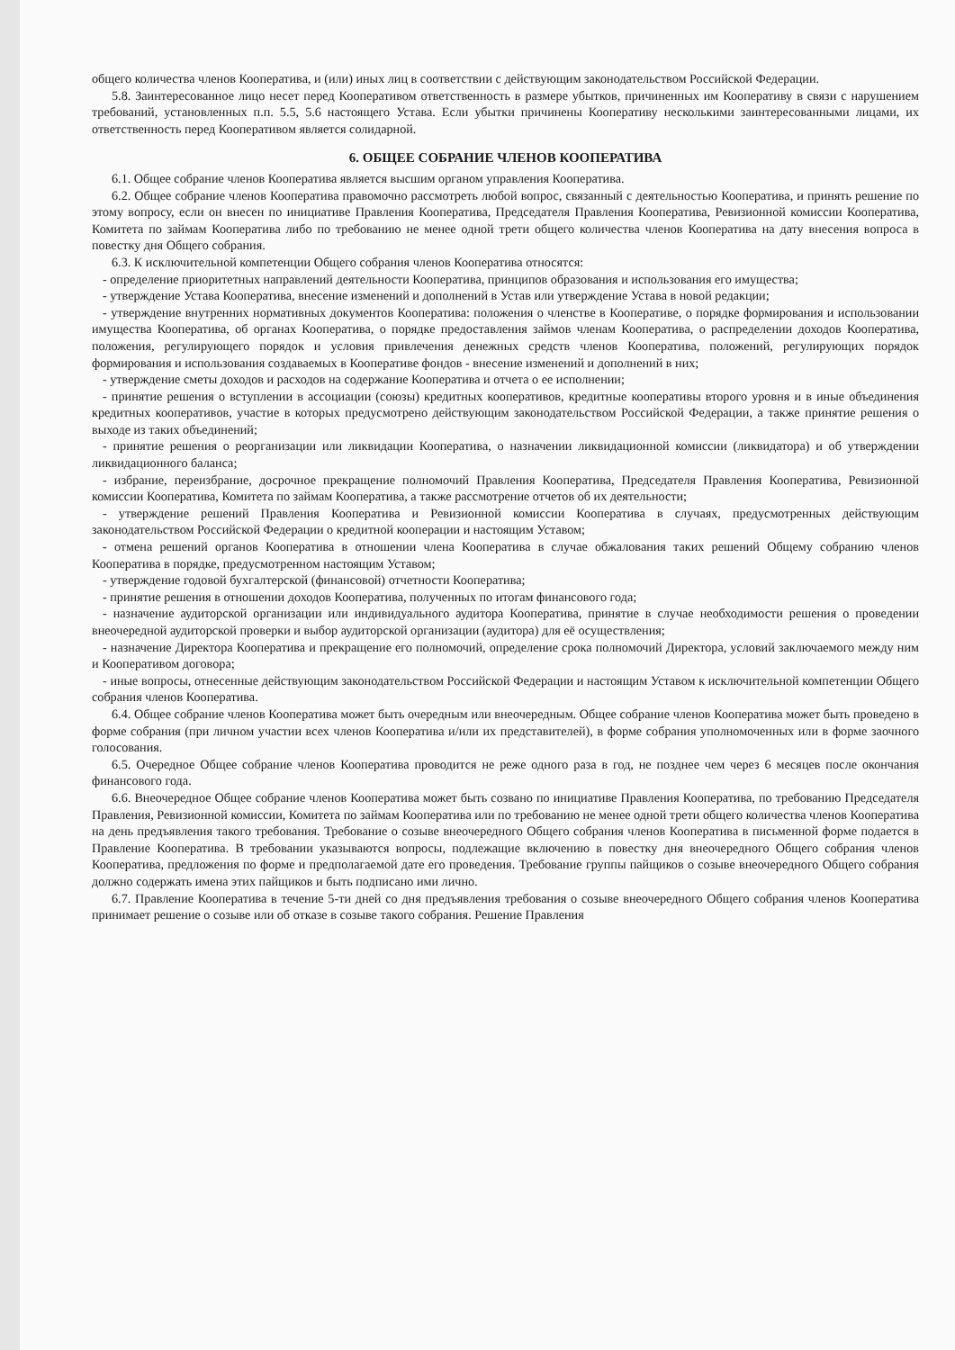общего количества членов Кооператива, и (или) иных лиц в соответствии с действующим законодательством Российской Федерации.
5.8. Заинтересованное лицо несет перед Кооперативом ответственность в размере убытков, причиненных им Кооперативу в связи с нарушением требований, установленных п.п. 5.5, 5.6 настоящего Устава. Если убытки причинены Кооперативу несколькими заинтересованными лицами, их ответственность перед Кооперативом является солидарной.
6. ОБЩЕЕ СОБРАНИЕ ЧЛЕНОВ КООПЕРАТИВА
6.1. Общее собрание членов Кооператива является высшим органом управления Кооператива.
6.2. Общее собрание членов Кооператива правомочно рассмотреть любой вопрос, связанный с деятельностью Кооператива, и принять решение по этому вопросу, если он внесен по инициативе Правления Кооператива, Председателя Правления Кооператива, Ревизионной комиссии Кооператива, Комитета по займам Кооператива либо по требованию не менее одной трети общего количества членов Кооператива на дату внесения вопроса в повестку дня Общего собрания.
6.3. К исключительной компетенции Общего собрания членов Кооператива относятся:
- определение приоритетных направлений деятельности Кооператива, принципов образования и использования его имущества;
- утверждение Устава Кооператива, внесение изменений и дополнений в Устав или утверждение Устава в новой редакции;
- утверждение внутренних нормативных документов Кооператива: положения о членстве в Кооперативе, о порядке формирования и использовании имущества Кооператива, об органах Кооператива, о порядке предоставления займов членам Кооператива, о распределении доходов Кооператива, положения, регулирующего порядок и условия привлечения денежных средств членов Кооператива, положений, регулирующих порядок формирования и использования создаваемых в Кооперативе фондов - внесение изменений и дополнений в них;
- утверждение сметы доходов и расходов на содержание Кооператива и отчета о ее исполнении;
- принятие решения о вступлении в ассоциации (союзы) кредитных кооперативов, кредитные кооперативы второго уровня и в иные объединения кредитных кооперативов, участие в которых предусмотрено действующим законодательством Российской Федерации, а также принятие решения о выходе из таких объединений;
- принятие решения о реорганизации или ликвидации Кооператива, о назначении ликвидационной комиссии (ликвидатора) и об утверждении ликвидационного баланса;
- избрание, переизбрание, досрочное прекращение полномочий Правления Кооператива, Председателя Правления Кооператива, Ревизионной комиссии Кооператива, Комитета по займам Кооператива, а также рассмотрение отчетов об их деятельности;
- утверждение решений Правления Кооператива и Ревизионной комиссии Кооператива в случаях, предусмотренных действующим законодательством Российской Федерации о кредитной кооперации и настоящим Уставом;
- отмена решений органов Кооператива в отношении члена Кооператива в случае обжалования таких решений Общему собранию членов Кооператива в порядке, предусмотренном настоящим Уставом;
- утверждение годовой бухгалтерской (финансовой) отчетности Кооператива;
- принятие решения в отношении доходов Кооператива, полученных по итогам финансового года;
- назначение аудиторской организации или индивидуального аудитора Кооператива, принятие в случае необходимости решения о проведении внеочередной аудиторской проверки и выбор аудиторской организации (аудитора) для её осуществления;
- назначение Директора Кооператива и прекращение его полномочий, определение срока полномочий Директора, условий заключаемого между ним и Кооперативом договора;
- иные вопросы, отнесенные действующим законодательством Российской Федерации и настоящим Уставом к исключительной компетенции Общего собрания членов Кооператива.
6.4. Общее собрание членов Кооператива может быть очередным или внеочередным. Общее собрание членов Кооператива может быть проведено в форме собрания (при личном участии всех членов Кооператива и/или их представителей), в форме собрания уполномоченных или в форме заочного голосования.
6.5. Очередное Общее собрание членов Кооператива проводится не реже одного раза в год, не позднее чем через 6 месяцев после окончания финансового года.
6.6. Внеочередное Общее собрание членов Кооператива может быть созвано по инициативе Правления Кооператива, по требованию Председателя Правления, Ревизионной комиссии, Комитета по займам Кооператива или по требованию не менее одной трети общего количества членов Кооператива на день предъявления такого требования. Требование о созыве внеочередного Общего собрания членов Кооператива в письменной форме подается в Правление Кооператива. В требовании указываются вопросы, подлежащие включению в повестку дня внеочередного Общего собрания членов Кооператива, предложения по форме и предполагаемой дате его проведения. Требование группы пайщиков о созыве внеочередного Общего собрания должно содержать имена этих пайщиков и быть подписано ими лично.
6.7. Правление Кооператива в течение 5-ти дней со дня предъявления требования о созыве внеочередного Общего собрания членов Кооператива принимает решение о созыве или об отказе в созыве такого собрания. Решение Правления